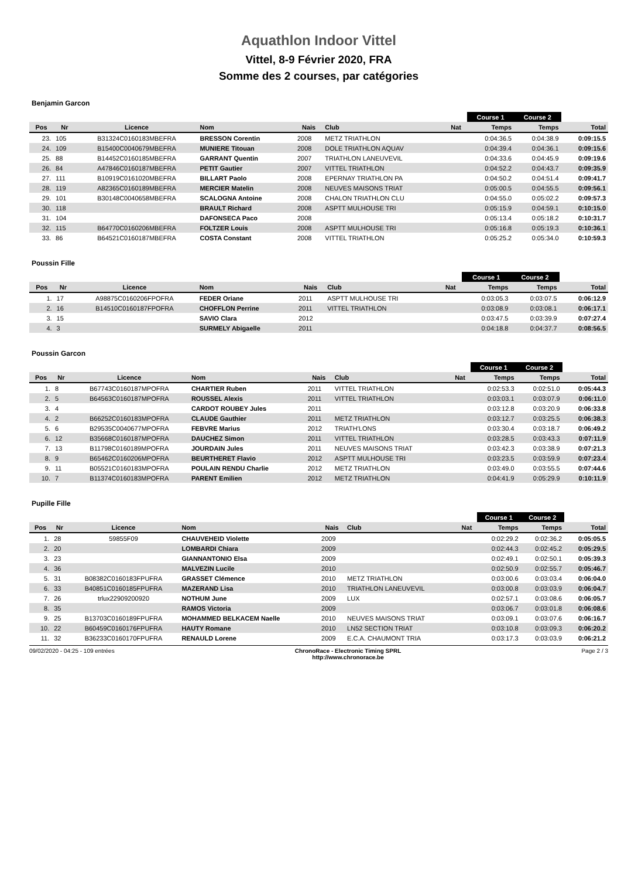Aquathlon Indoor Vittel
Vittel, 8-9 Février 2020, FRA
Somme des 2 courses, par catégories
Benjamin Garcon
| | | | | | | | Course 1 | Course 2 | |
| --- | --- | --- | --- | --- | --- | --- | --- | --- | --- |
| Pos | Nr | Licence | Nom | Nais | Club | Nat | Temps | Temps | Total |
| 23. | 105 | B31324C0160183MBEFRA | BRESSON Corentin | 2008 | METZ TRIATHLON | | 0:04:36.5 | 0:04:38.9 | 0:09:15.5 |
| 24. | 109 | B15400C0040679MBEFRA | MUNIERE Titouan | 2008 | DOLE TRIATHLON AQUAV | | 0:04:39.4 | 0:04:36.1 | 0:09:15.6 |
| 25. | 88 | B14452C0160185MBEFRA | GARRANT Quentin | 2007 | TRIATHLON LANEUVEVIL | | 0:04:33.6 | 0:04:45.9 | 0:09:19.6 |
| 26. | 84 | A47846C0160187MBEFRA | PETIT Gautier | 2007 | VITTEL TRIATHLON | | 0:04:52.2 | 0:04:43.7 | 0:09:35.9 |
| 27. | 111 | B10919C0161020MBEFRA | BILLART Paolo | 2008 | EPERNAY TRIATHLON PA | | 0:04:50.2 | 0:04:51.4 | 0:09:41.7 |
| 28. | 119 | A82365C0160189MBEFRA | MERCIER Matelin | 2008 | NEUVES MAISONS TRIAT | | 0:05:00.5 | 0:04:55.5 | 0:09:56.1 |
| 29. | 101 | B30148C0040658MBEFRA | SCALOGNA Antoine | 2008 | CHALON TRIATHLON CLU | | 0:04:55.0 | 0:05:02.2 | 0:09:57.3 |
| 30. | 118 | | BRAULT Richard | 2008 | ASPTT MULHOUSE TRI | | 0:05:15.9 | 0:04:59.1 | 0:10:15.0 |
| 31. | 104 | | DAFONSECA Paco | 2008 | | | 0:05:13.4 | 0:05:18.2 | 0:10:31.7 |
| 32. | 115 | B64770C0160206MBEFRA | FOLTZER Louis | 2008 | ASPTT MULHOUSE TRI | | 0:05:16.8 | 0:05:19.3 | 0:10:36.1 |
| 33. | 86 | B64521C0160187MBEFRA | COSTA Constant | 2008 | VITTEL TRIATHLON | | 0:05:25.2 | 0:05:34.0 | 0:10:59.3 |
Poussin Fille
| | | | | | | | Course 1 | Course 2 | |
| --- | --- | --- | --- | --- | --- | --- | --- | --- | --- |
| Pos | Nr | Licence | Nom | Nais | Club | Nat | Temps | Temps | Total |
| 1. | 17 | A98875C0160206FPOFRA | FEDER Oriane | 2011 | ASPTT MULHOUSE TRI | | 0:03:05.3 | 0:03:07.5 | 0:06:12.9 |
| 2. | 16 | B14510C0160187FPOFRA | CHOFFLON Perrine | 2011 | VITTEL TRIATHLON | | 0:03:08.9 | 0:03:08.1 | 0:06:17.1 |
| 3. | 15 | | SAVIO Clara | 2012 | | | 0:03:47.5 | 0:03:39.9 | 0:07:27.4 |
| 4. | 3 | | SURMELY Abigaelle | 2011 | | | 0:04:18.8 | 0:04:37.7 | 0:08:56.5 |
Poussin Garcon
| | | | | | | | Course 1 | Course 2 | |
| --- | --- | --- | --- | --- | --- | --- | --- | --- | --- |
| Pos | Nr | Licence | Nom | Nais | Club | Nat | Temps | Temps | Total |
| 1. | 8 | B67743C0160187MPOFRA | CHARTIER Ruben | 2011 | VITTEL TRIATHLON | | 0:02:53.3 | 0:02:51.0 | 0:05:44.3 |
| 2. | 5 | B64563C0160187MPOFRA | ROUSSEL Alexis | 2011 | VITTEL TRIATHLON | | 0:03:03.1 | 0:03:07.9 | 0:06:11.0 |
| 3. | 4 | | CARDOT ROUBEY Jules | 2011 | | | 0:03:12.8 | 0:03:20.9 | 0:06:33.8 |
| 4. | 2 | B66252C0160183MPOFRA | CLAUDE Gauthier | 2011 | METZ TRIATHLON | | 0:03:12.7 | 0:03:25.5 | 0:06:38.3 |
| 5. | 6 | B29535C0040677MPOFRA | FEBVRE Marius | 2012 | TRIATH'LONS | | 0:03:30.4 | 0:03:18.7 | 0:06:49.2 |
| 6. | 12 | B35668C0160187MPOFRA | DAUCHEZ Simon | 2011 | VITTEL TRIATHLON | | 0:03:28.5 | 0:03:43.3 | 0:07:11.9 |
| 7. | 13 | B11798C0160189MPOFRA | JOURDAIN Jules | 2011 | NEUVES MAISONS TRIAT | | 0:03:42.3 | 0:03:38.9 | 0:07:21.3 |
| 8. | 9 | B65462C0160206MPOFRA | BEURTHERET Flavio | 2012 | ASPTT MULHOUSE TRI | | 0:03:23.5 | 0:03:59.9 | 0:07:23.4 |
| 9. | 11 | B05521C0160183MPOFRA | POULAIN RENDU Charlie | 2012 | METZ TRIATHLON | | 0:03:49.0 | 0:03:55.5 | 0:07:44.6 |
| 10. | 7 | B11374C0160183MPOFRA | PARENT Emilien | 2012 | METZ TRIATHLON | | 0:04:41.9 | 0:05:29.9 | 0:10:11.9 |
Pupille Fille
| | | | | | | | Course 1 | Course 2 | |
| --- | --- | --- | --- | --- | --- | --- | --- | --- | --- |
| Pos | Nr | Licence | Nom | Nais | Club | Nat | Temps | Temps | Total |
| 1. | 28 | 59855F09 | CHAUVEHEID Violette | 2009 | | | 0:02:29.2 | 0:02:36.2 | 0:05:05.5 |
| 2. | 20 | | LOMBARDI Chiara | 2009 | | | 0:02:44.3 | 0:02:45.2 | 0:05:29.5 |
| 3. | 23 | | GIANNANTONIO Elsa | 2009 | | | 0:02:49.1 | 0:02:50.1 | 0:05:39.3 |
| 4. | 36 | | MALVEZIN Lucile | 2010 | | | 0:02:50.9 | 0:02:55.7 | 0:05:46.7 |
| 5. | 31 | B08382C0160183FPUFRA | GRASSET Clémence | 2010 | METZ TRIATHLON | | 0:03:00.6 | 0:03:03.4 | 0:06:04.0 |
| 6. | 33 | B40851C0160185FPUFRA | MAZERAND Lisa | 2010 | TRIATHLON LANEUVEVIL | | 0:03:00.8 | 0:03:03.9 | 0:06:04.7 |
| 7. | 26 | trlux22909200920 | NOTHUM June | 2009 | LUX | | 0:02:57.1 | 0:03:08.6 | 0:06:05.7 |
| 8. | 35 | | RAMOS Victoria | 2009 | | | 0:03:06.7 | 0:03:01.8 | 0:06:08.6 |
| 9. | 25 | B13703C0160189FPUFRA | MOHAMMED BELKACEM Naelle | 2010 | NEUVES MAISONS TRIAT | | 0:03:09.1 | 0:03:07.6 | 0:06:16.7 |
| 10. | 22 | B60459C0160176FPUFRA | HAUTY Romane | 2010 | LN52 SECTION TRIAT | | 0:03:10.8 | 0:03:09.3 | 0:06:20.2 |
| 11. | 32 | B36233C0160170FPUFRA | RENAULD Lorene | 2009 | E.C.A. CHAUMONT TRIA | | 0:03:17.3 | 0:03:03.9 | 0:06:21.2 |
09/02/2020 - 04:25 - 109 entrées ChronoRace - Electronic Timing SPRL
http://www.chronorace.be Page 2 / 3